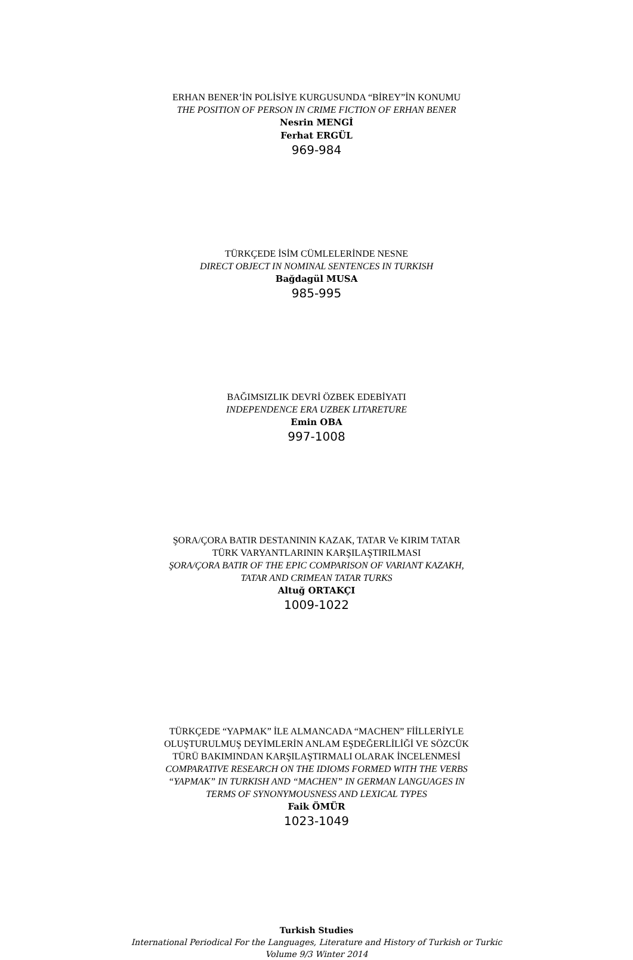ERHAN BENER’İN POLİSİYE KURGUSUNDA “BİREY”İN KONUMU
THE POSITION OF PERSON IN CRIME FICTION OF ERHAN BENER
Nesrin MENGİ
Ferhat ERGÜL
969-984
TÜRKÇEDE İSİM CÜMLELERİNDE NESNE
DIRECT OBJECT IN NOMINAL SENTENCES IN TURKISH
Bağdagül MUSA
985-995
BAĞIMSIZLIK DEVRİ ÖZBEK EDEBİYATI
INDEPENDENCE ERA UZBEK LITARETURE
Emin OBA
997-1008
ŞORA/ÇORA BATIR DESTANININ KAZAK, TATAR Ve KIRIM TATAR
TÜRK VARYANTLARININ KARŞILAŞTIRILMASI
ŞORA/ÇORA BATIR OF THE EPIC COMPARISON OF VARIANT KAZAKH,
TATAR AND CRIMEAN TATAR TURKS
Altuğ ORTAKÇI
1009-1022
TÜRKÇEDE “YAPMAK” İLE ALMANCADA “MACHEN” FİİLLERİYLE
OLUŞTURULMUŞ DEYİMLERİN ANLAM EŞDEĞERLİLİĞİ VE SÖZCÜK
TÜRÜ BAKIMINDAN KARŞILAŞTIRMALI OLARAK İNCELENMESİ
COMPARATIVE RESEARCH ON THE IDIOMS FORMED WITH THE VERBS
“YAPMAK” IN TURKISH AND “MACHEN” IN GERMAN LANGUAGES IN
TERMS OF SYNONYMOUSNESS AND LEXICAL TYPES
Faik ÖMÜR
1023-1049
Turkish Studies
International Periodical For the Languages, Literature and History of Turkish or Turkic
Volume 9/3 Winter 2014